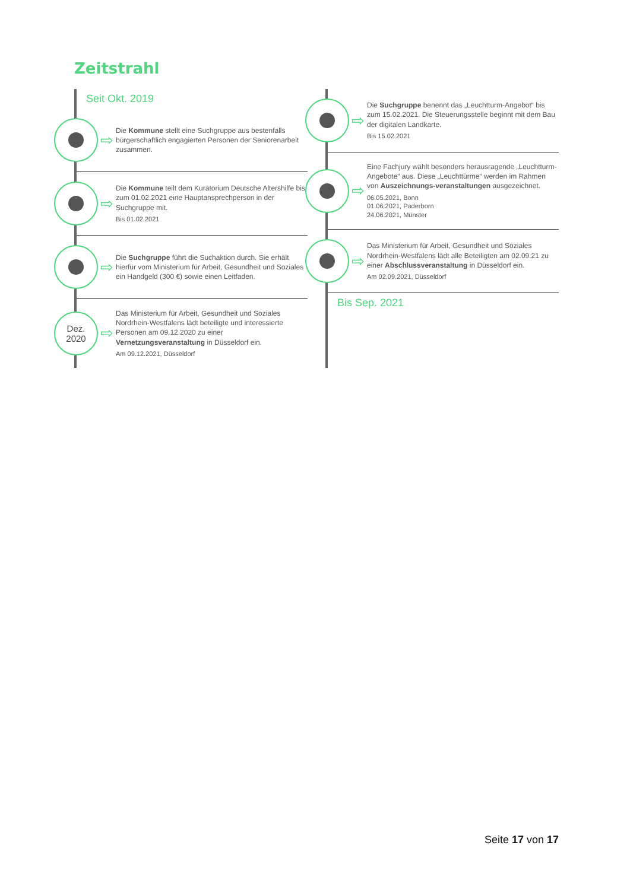Zeitstrahl
Seit Okt. 2019
⇨
Die Kommune stellt eine Suchgruppe aus bestenfalls bürgerschaftlich engagierten Personen der Seniorenarbeit zusammen.
⇨
Die Kommune teilt dem Kuratorium Deutsche Altershilfe bis zum 01.02.2021 eine Hauptansprechperson in der Suchgruppe mit.
Bis 01.02.2021
⇨
Die Suchgruppe führt die Suchaktion durch. Sie erhält hierfür vom Ministerium für Arbeit, Gesundheit und Soziales ein Handgeld (300 €) sowie einen Leitfaden.
Dez.
2020
⇨
Das Ministerium für Arbeit, Gesundheit und Soziales Nordrhein-Westfalens lädt beteiligte und interessierte Personen am 09.12.2020 zu einer Vernetzungsveranstaltung in Düsseldorf ein.
Am 09.12.2021, Düsseldorf
⇨
Die Suchgruppe benennt das „Leuchtturm-Angebot“ bis zum 15.02.2021. Die Steuerungsstelle beginnt mit dem Bau der digitalen Landkarte.
Bis 15.02.2021
⇨
Eine Fachjury wählt besonders herausragende „Leuchtturm-Angebote“ aus. Diese „Leuchttürme“ werden im Rahmen von Auszeichnungs-veranstaltungen ausgezeichnet.
06.05.2021, Bonn
01.06.2021, Paderborn
24.06.2021, Münster
⇨
Das Ministerium für Arbeit, Gesundheit und Soziales Nordrhein-Westfalens lädt alle Beteiligten am 02.09.21 zu einer Abschlussveranstaltung in Düsseldorf ein.
Am 02.09.2021, Düsseldorf
Bis Sep. 2021
Seite 17 von 17